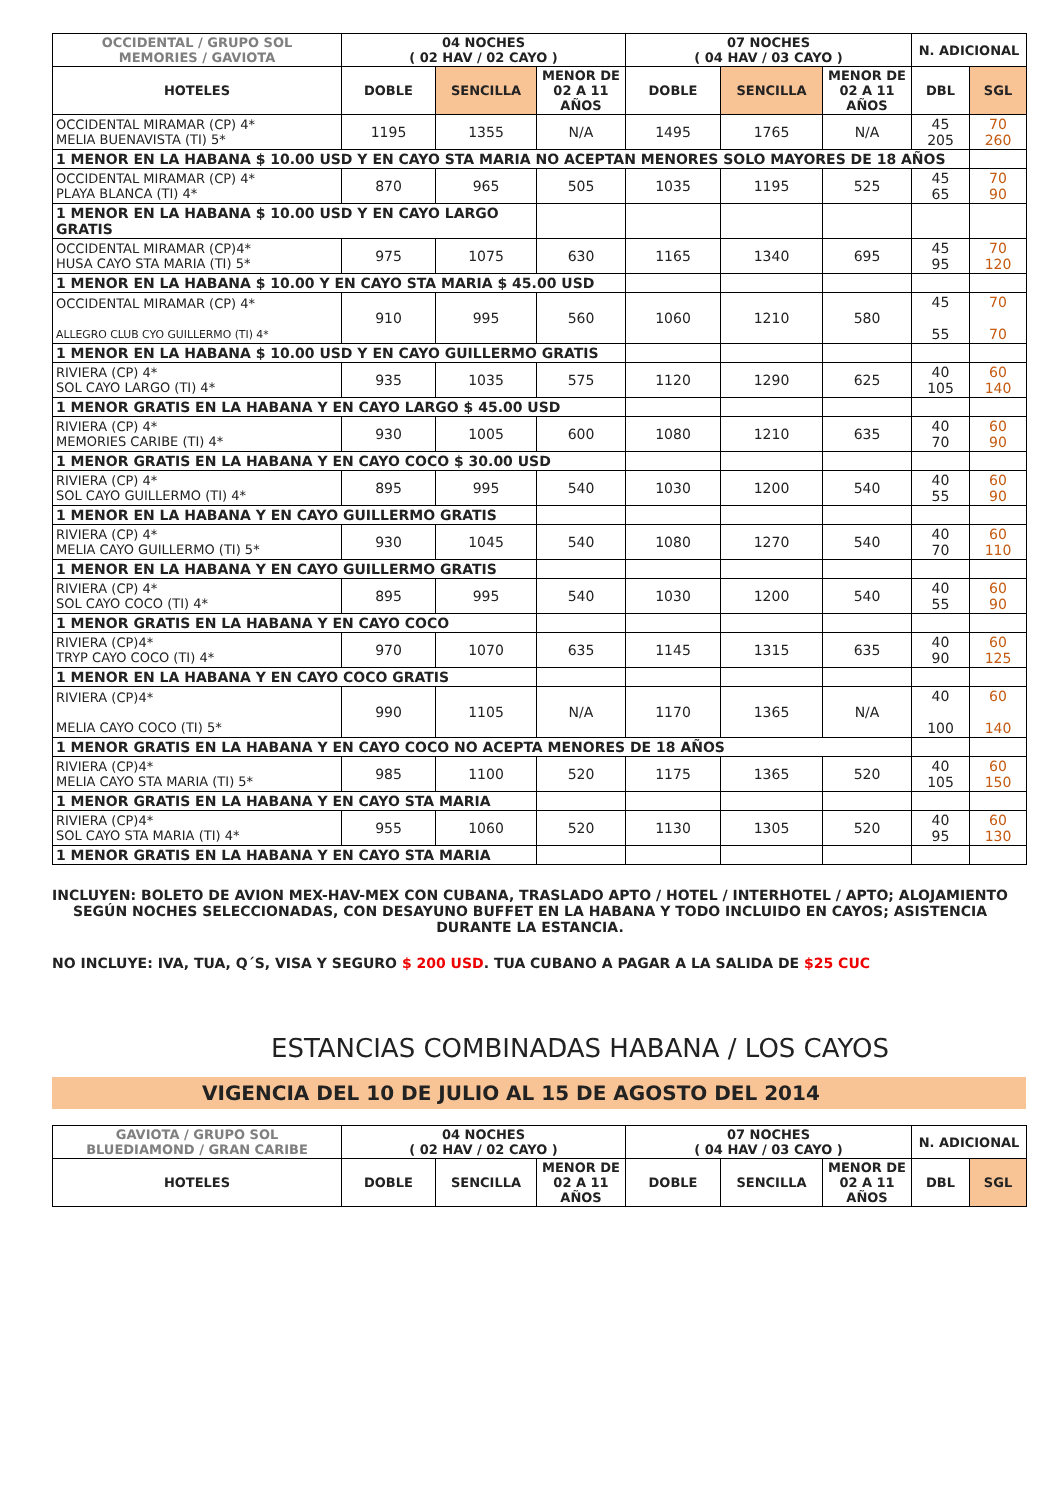| OCCIDENTAL / GRUPO SOL MEMORIES / GAVIOTA | 04 NOCHES ( 02 HAV / 02 CAYO ) | | | 07 NOCHES ( 04 HAV / 03 CAYO ) | | | N. ADICIONAL | |
| --- | --- | --- | --- | --- | --- | --- | --- | --- |
| HOTELES | DOBLE | SENCILLA | MENOR DE 02 A 11 AÑOS | DOBLE | SENCILLA | MENOR DE 02 A 11 AÑOS | DBL | SGL |
| OCCIDENTAL MIRAMAR (CP) 4* MELIA BUENAVISTA (TI) 5* | 1195 | 1355 | N/A | 1495 | 1765 | N/A | 45 205 | 70 260 |
| 1 MENOR EN LA HABANA $ 10.00 USD Y EN CAYO STA MARIA NO ACEPTAN MENORES SOLO MAYORES DE 18 AÑOS | | | | | | | | |
| OCCIDENTAL MIRAMAR (CP) 4* PLAYA BLANCA (TI) 4* | 870 | 965 | 505 | 1035 | 1195 | 525 | 45 65 | 70 90 |
| 1 MENOR EN LA HABANA $ 10.00 USD Y EN CAYO LARGO GRATIS | | | | | | | | |
| OCCIDENTAL MIRAMAR (CP)4* HUSA CAYO STA MARIA (TI) 5* | 975 | 1075 | 630 | 1165 | 1340 | 695 | 45 95 | 70 120 |
| 1 MENOR EN LA HABANA $ 10.00 Y EN CAYO STA MARIA $ 45.00 USD | | | | | | | | |
| OCCIDENTAL MIRAMAR (CP) 4* ALLEGRO CLUB CYO GUILLERMO (TI) 4* | 910 | 995 | 560 | 1060 | 1210 | 580 | 45 55 | 70 70 |
| 1 MENOR EN LA HABANA $ 10.00 USD Y EN CAYO GUILLERMO GRATIS | | | | | | | | |
| RIVIERA (CP) 4* SOL CAYO LARGO (TI) 4* | 935 | 1035 | 575 | 1120 | 1290 | 625 | 40 105 | 60 140 |
| 1 MENOR GRATIS EN LA HABANA Y EN CAYO LARGO $ 45.00 USD | | | | | | | | |
| RIVIERA (CP) 4* MEMORIES CARIBE (TI) 4* | 930 | 1005 | 600 | 1080 | 1210 | 635 | 40 70 | 60 90 |
| 1 MENOR GRATIS EN LA HABANA Y EN CAYO COCO $ 30.00 USD | | | | | | | | |
| RIVIERA (CP) 4* SOL CAYO GUILLERMO (TI) 4* | 895 | 995 | 540 | 1030 | 1200 | 540 | 40 55 | 60 90 |
| 1 MENOR EN LA HABANA Y EN CAYO GUILLERMO GRATIS | | | | | | | | |
| RIVIERA (CP) 4* MELIA CAYO GUILLERMO (TI) 5* | 930 | 1045 | 540 | 1080 | 1270 | 540 | 40 70 | 60 110 |
| 1 MENOR EN LA HABANA Y EN CAYO GUILLERMO GRATIS | | | | | | | | |
| RIVIERA (CP) 4* SOL CAYO COCO (TI) 4* | 895 | 995 | 540 | 1030 | 1200 | 540 | 40 55 | 60 90 |
| 1 MENOR GRATIS EN LA HABANA Y EN CAYO COCO | | | | | | | | |
| RIVIERA (CP)4* TRYP CAYO COCO (TI) 4* | 970 | 1070 | 635 | 1145 | 1315 | 635 | 40 90 | 60 125 |
| 1 MENOR EN LA HABANA Y EN CAYO COCO GRATIS | | | | | | | | |
| RIVIERA (CP)4* MELIA CAYO COCO (TI) 5* | 990 | 1105 | N/A | 1170 | 1365 | N/A | 40 100 | 60 140 |
| 1 MENOR GRATIS EN LA HABANA Y EN CAYO COCO NO ACEPTA MENORES DE 18 AÑOS | | | | | | | | |
| RIVIERA (CP)4* MELIA CAYO STA MARIA (TI) 5* | 985 | 1100 | 520 | 1175 | 1365 | 520 | 40 105 | 60 150 |
| 1 MENOR GRATIS EN LA HABANA Y EN CAYO STA MARIA | | | | | | | | |
| RIVIERA (CP)4* SOL CAYO STA MARIA (TI) 4* | 955 | 1060 | 520 | 1130 | 1305 | 520 | 40 95 | 60 130 |
| 1 MENOR GRATIS EN LA HABANA Y EN CAYO STA MARIA | | | | | | | | |
INCLUYEN: BOLETO DE AVION MEX-HAV-MEX CON CUBANA, TRASLADO APTO / HOTEL / INTERHOTEL / APTO; ALOJAMIENTO SEGÚN NOCHES SELECCIONADAS, CON DESAYUNO BUFFET EN LA HABANA Y TODO INCLUIDO EN CAYOS; ASISTENCIA DURANTE LA ESTANCIA.
NO INCLUYE: IVA, TUA, Q´S, VISA Y SEGURO $ 200 USD. TUA CUBANO A PAGAR A LA SALIDA DE $25 CUC
ESTANCIAS COMBINADAS HABANA / LOS CAYOS
VIGENCIA DEL 10 DE JULIO AL 15 DE AGOSTO DEL 2014
| GAVIOTA / GRUPO SOL BLUEDIAMOND / GRAN CARIBE | 04 NOCHES ( 02 HAV / 02 CAYO ) | | | 07 NOCHES ( 04 HAV / 03 CAYO ) | | | N. ADICIONAL | |
| --- | --- | --- | --- | --- | --- | --- | --- | --- |
| HOTELES | DOBLE | SENCILLA | MENOR DE 02 A 11 AÑOS | DOBLE | SENCILLA | MENOR DE 02 A 11 AÑOS | DBL | SGL |